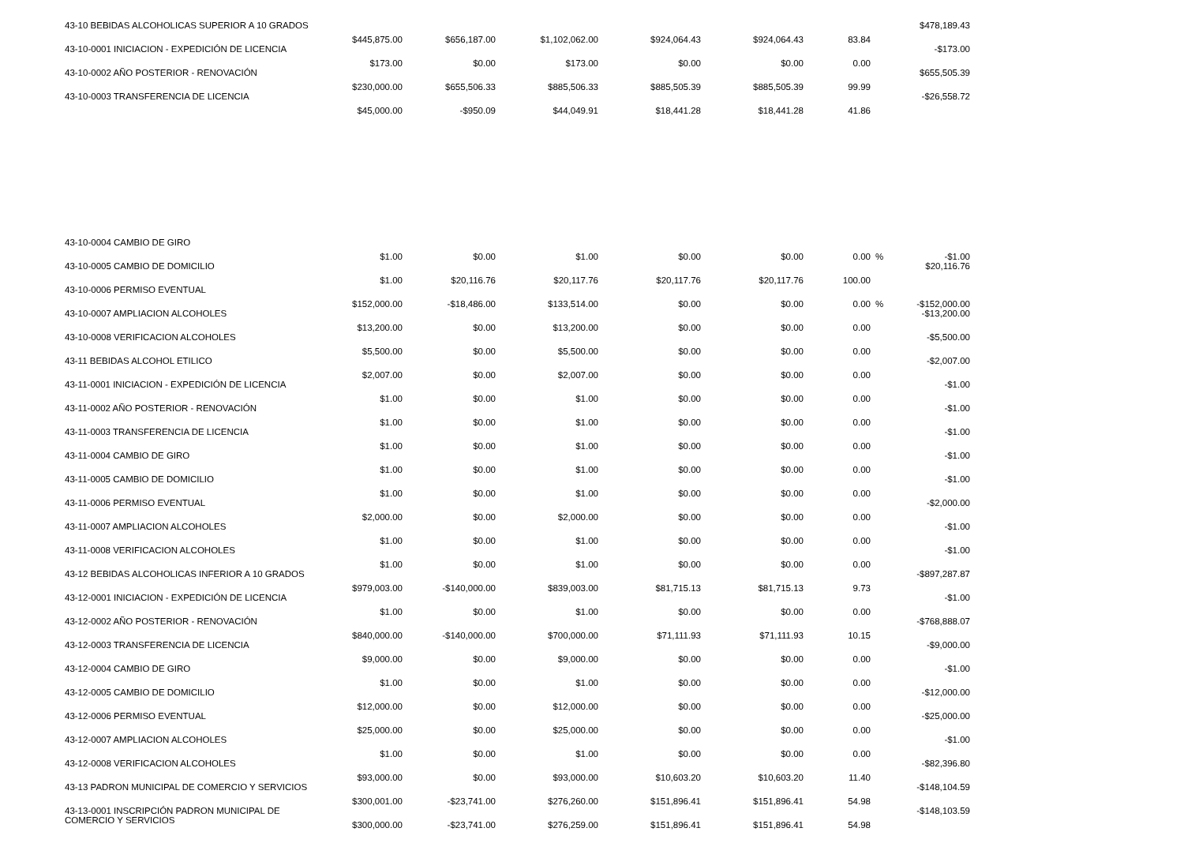| 43-10 BEBIDAS ALCOHOLICAS SUPERIOR A 10 GRADOS | $445,875.00 | $656,187.00 | $1,102,062.00 | $924,064.43 | $924,064.43 | 83.84 | | $478,189.43 |
| 43-10-0001 INICIACION - EXPEDICIÓN DE LICENCIA | $173.00 | $0.00 | $173.00 | $0.00 | $0.00 | 0.00 | | -$173.00 |
| 43-10-0002 AÑO POSTERIOR - RENOVACIÓN | $230,000.00 | $655,506.33 | $885,506.33 | $885,505.39 | $885,505.39 | 99.99 | | $655,505.39 |
| 43-10-0003 TRANSFERENCIA DE LICENCIA | $45,000.00 | -$950.09 | $44,049.91 | $18,441.28 | $18,441.28 | 41.86 | | -$26,558.72 |
| 43-10-0004 CAMBIO DE GIRO | $1.00 | $0.00 | $1.00 | $0.00 | $0.00 | 0.00 | % | -$1.00 |
| 43-10-0005 CAMBIO DE DOMICILIO | $1.00 | $20,116.76 | $20,117.76 | $20,117.76 | $20,117.76 | 100.00 | | $20,116.76 |
| 43-10-0006 PERMISO EVENTUAL | $152,000.00 | -$18,486.00 | $133,514.00 | $0.00 | $0.00 | 0.00 | % | -$152,000.00 |
| 43-10-0007 AMPLIACION ALCOHOLES | $13,200.00 | $0.00 | $13,200.00 | $0.00 | $0.00 | 0.00 | | -$13,200.00 |
| 43-10-0008 VERIFICACION ALCOHOLES | $5,500.00 | $0.00 | $5,500.00 | $0.00 | $0.00 | 0.00 | | -$5,500.00 |
| 43-11 BEBIDAS ALCOHOL ETILICO | $2,007.00 | $0.00 | $2,007.00 | $0.00 | $0.00 | 0.00 | | -$2,007.00 |
| 43-11-0001 INICIACION - EXPEDICIÓN DE LICENCIA | $1.00 | $0.00 | $1.00 | $0.00 | $0.00 | 0.00 | | -$1.00 |
| 43-11-0002 AÑO POSTERIOR - RENOVACIÓN | $1.00 | $0.00 | $1.00 | $0.00 | $0.00 | 0.00 | | -$1.00 |
| 43-11-0003 TRANSFERENCIA DE LICENCIA | $1.00 | $0.00 | $1.00 | $0.00 | $0.00 | 0.00 | | -$1.00 |
| 43-11-0004 CAMBIO DE GIRO | $1.00 | $0.00 | $1.00 | $0.00 | $0.00 | 0.00 | | -$1.00 |
| 43-11-0005 CAMBIO DE DOMICILIO | $1.00 | $0.00 | $1.00 | $0.00 | $0.00 | 0.00 | | -$1.00 |
| 43-11-0006 PERMISO EVENTUAL | $2,000.00 | $0.00 | $2,000.00 | $0.00 | $0.00 | 0.00 | | -$2,000.00 |
| 43-11-0007 AMPLIACION ALCOHOLES | $1.00 | $0.00 | $1.00 | $0.00 | $0.00 | 0.00 | | -$1.00 |
| 43-11-0008 VERIFICACION ALCOHOLES | $1.00 | $0.00 | $1.00 | $0.00 | $0.00 | 0.00 | | -$1.00 |
| 43-12 BEBIDAS ALCOHOLICAS INFERIOR A 10 GRADOS | $979,003.00 | -$140,000.00 | $839,003.00 | $81,715.13 | $81,715.13 | 9.73 | | -$897,287.87 |
| 43-12-0001 INICIACION - EXPEDICIÓN DE LICENCIA | $1.00 | $0.00 | $1.00 | $0.00 | $0.00 | 0.00 | | -$1.00 |
| 43-12-0002 AÑO POSTERIOR - RENOVACIÓN | $840,000.00 | -$140,000.00 | $700,000.00 | $71,111.93 | $71,111.93 | 10.15 | | -$768,888.07 |
| 43-12-0003 TRANSFERENCIA DE LICENCIA | $9,000.00 | $0.00 | $9,000.00 | $0.00 | $0.00 | 0.00 | | -$9,000.00 |
| 43-12-0004 CAMBIO DE GIRO | $1.00 | $0.00 | $1.00 | $0.00 | $0.00 | 0.00 | | -$1.00 |
| 43-12-0005 CAMBIO DE DOMICILIO | $12,000.00 | $0.00 | $12,000.00 | $0.00 | $0.00 | 0.00 | | -$12,000.00 |
| 43-12-0006 PERMISO EVENTUAL | $25,000.00 | $0.00 | $25,000.00 | $0.00 | $0.00 | 0.00 | | -$25,000.00 |
| 43-12-0007 AMPLIACION ALCOHOLES | $1.00 | $0.00 | $1.00 | $0.00 | $0.00 | 0.00 | | -$1.00 |
| 43-12-0008 VERIFICACION ALCOHOLES | $93,000.00 | $0.00 | $93,000.00 | $10,603.20 | $10,603.20 | 11.40 | | -$82,396.80 |
| 43-13 PADRON MUNICIPAL DE COMERCIO Y SERVICIOS | $300,001.00 | -$23,741.00 | $276,260.00 | $151,896.41 | $151,896.41 | 54.98 | | -$148,104.59 |
| 43-13-0001 INSCRIPCIÓN PADRON MUNICIPAL DE COMERCIO Y SERVICIOS | $300,000.00 | -$23,741.00 | $276,259.00 | $151,896.41 | $151,896.41 | 54.98 | | -$148,103.59 |